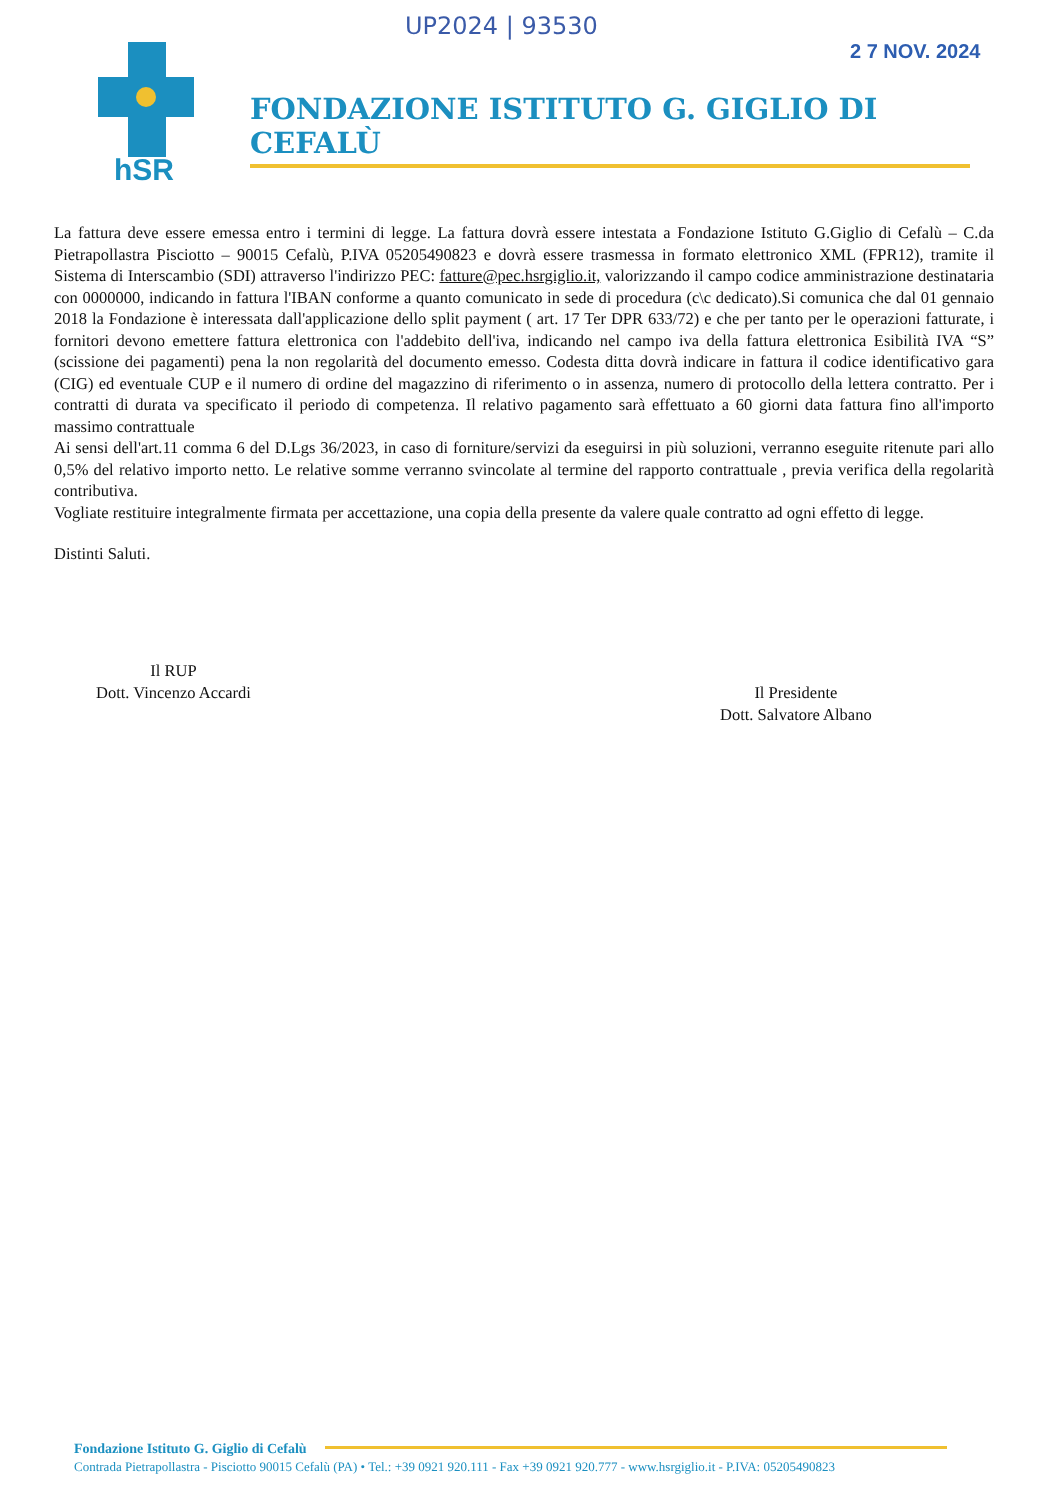UP2024 | 93530
2 7 NOV. 2024
hSR
FONDAZIONE ISTITUTO G. GIGLIO DI CEFALÙ
La fattura deve essere emessa entro i termini di legge. La fattura dovrà essere intestata a Fondazione Istituto G.Giglio di Cefalù – C.da Pietrapollastra Pisciotto – 90015 Cefalù, P.IVA 05205490823 e dovrà essere trasmessa in formato elettronico XML (FPR12), tramite il Sistema di Interscambio (SDI) attraverso l'indirizzo PEC: fatture@pec.hsrgiglio.it, valorizzando il campo codice amministrazione destinataria con 0000000, indicando in fattura l'IBAN conforme a quanto comunicato in sede di procedura (c\c dedicato).Si comunica che dal 01 gennaio 2018 la Fondazione è interessata dall'applicazione dello split payment ( art. 17 Ter DPR 633/72) e che per tanto per le operazioni fatturate, i fornitori devono emettere fattura elettronica con l'addebito dell'iva, indicando nel campo iva della fattura elettronica Esibilità IVA “S” (scissione dei pagamenti) pena la non regolarità del documento emesso. Codesta ditta dovrà indicare in fattura il codice identificativo gara (CIG) ed eventuale CUP e il numero di ordine del magazzino di riferimento o in assenza, numero di protocollo della lettera contratto. Per i contratti di durata va specificato il periodo di competenza. Il relativo pagamento sarà effettuato a 60 giorni data fattura fino all'importo massimo contrattuale
Ai sensi dell'art.11 comma 6 del D.Lgs 36/2023, in caso di forniture/servizi da eseguirsi in più soluzioni, verranno eseguite ritenute pari allo 0,5% del relativo importo netto. Le relative somme verranno svincolate al termine del rapporto contrattuale , previa verifica della regolarità contributiva.
Vogliate restituire integralmente firmata per accettazione, una copia della presente da valere quale contratto ad ogni effetto di legge.
Distinti Saluti.
Il RUP
Dott. Vincenzo Accardi
Il Presidente
Dott. Salvatore Albano
Fondazione Istituto G. Giglio di Cefalù
Contrada Pietrapollastra - Pisciotto 90015 Cefalù (PA) • Tel.: +39 0921 920.111 - Fax +39 0921 920.777 - www.hsrgiglio.it - P.IVA: 05205490823